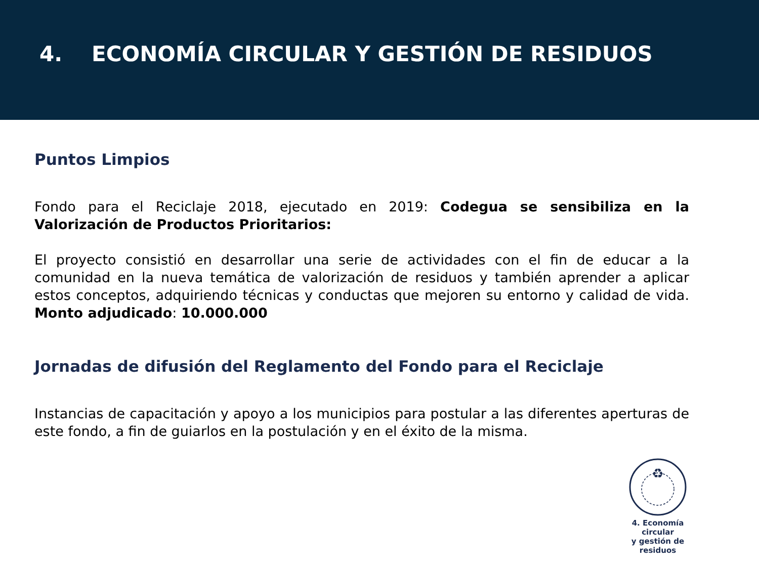4. ECONOMÍA CIRCULAR Y GESTIÓN DE RESIDUOS
Puntos Limpios
Fondo para el Reciclaje 2018, ejecutado en 2019: Codegua se sensibiliza en la Valorización de Productos Prioritarios:
El proyecto consistió en desarrollar una serie de actividades con el fin de educar a la comunidad en la nueva temática de valorización de residuos y también aprender a aplicar estos conceptos, adquiriendo técnicas y conductas que mejoren su entorno y calidad de vida. Monto adjudicado: 10.000.000
Jornadas de difusión del Reglamento del Fondo para el Reciclaje
Instancias de capacitación y apoyo a los municipios para postular a las diferentes aperturas de este fondo, a fin de guiarlos en la postulación y en el éxito de la misma.
♻
4. Economía circular
y gestión de residuos